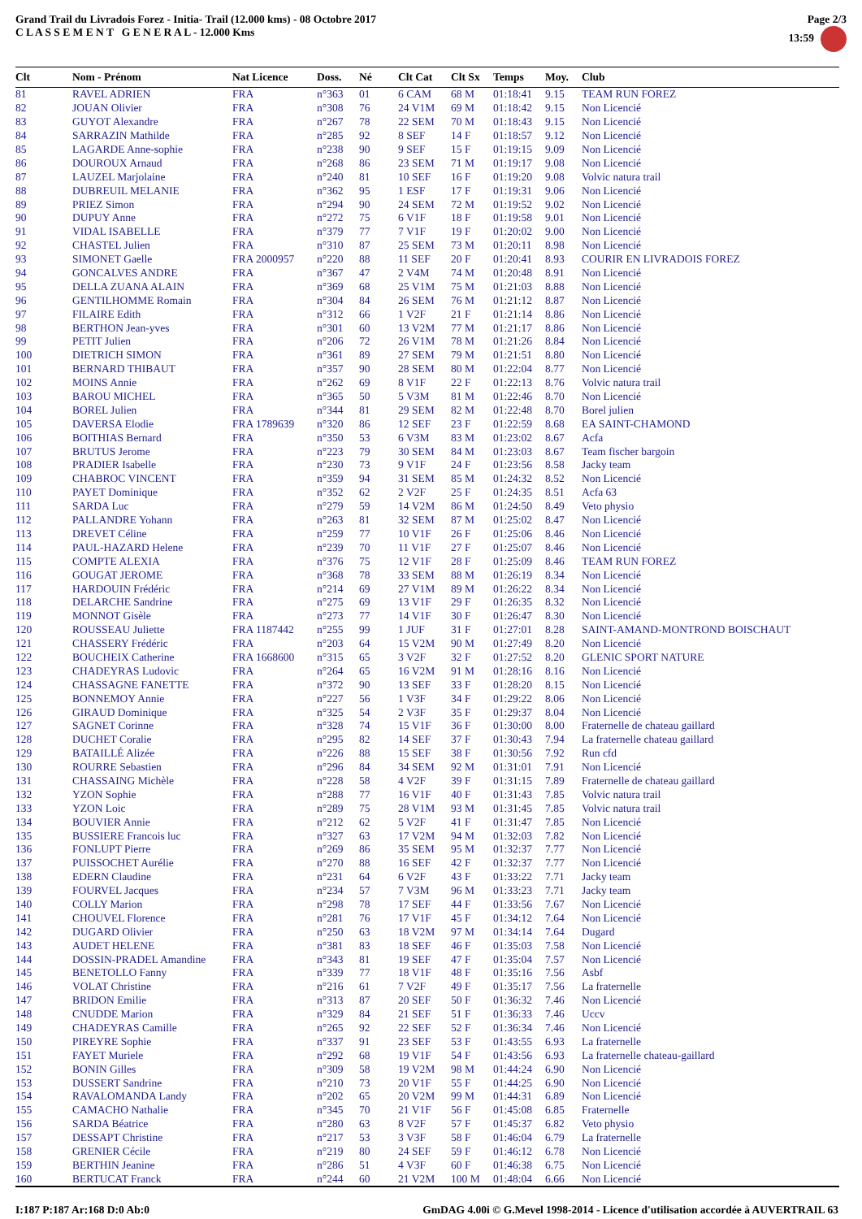Grand Trail du Livradois Forez - Initia- Trail (12.000 kms) - 08 Octobre 2017
C L A S S E M E N T G E N E R A L - 12.000 Kms
Page 2/3
13:59
| Clt | Nom - Prénom | Nat Licence | Doss. | Né | Clt Cat | Clt Sx | Temps | Moy. | Club |
| --- | --- | --- | --- | --- | --- | --- | --- | --- | --- |
| 81 | RAVEL ADRIEN | FRA | n°363 | 01 | 6 CAM | 68 M | 01:18:41 | 9.15 | TEAM RUN FOREZ |
| 82 | JOUAN Olivier | FRA | n°308 | 76 | 24 V1M | 69 M | 01:18:42 | 9.15 | Non Licencié |
| 83 | GUYOT Alexandre | FRA | n°267 | 78 | 22 SEM | 70 M | 01:18:43 | 9.15 | Non Licencié |
| 84 | SARRAZIN Mathilde | FRA | n°285 | 92 | 8 SEF | 14 F | 01:18:57 | 9.12 | Non Licencié |
| 85 | LAGARDE Anne-sophie | FRA | n°238 | 90 | 9 SEF | 15 F | 01:19:15 | 9.09 | Non Licencié |
| 86 | DOUROUX Arnaud | FRA | n°268 | 86 | 23 SEM | 71 M | 01:19:17 | 9.08 | Non Licencié |
| 87 | LAUZEL Marjolaine | FRA | n°240 | 81 | 10 SEF | 16 F | 01:19:20 | 9.08 | Volvic natura trail |
| 88 | DUBREUIL MELANIE | FRA | n°362 | 95 | 1 ESF | 17 F | 01:19:31 | 9.06 | Non Licencié |
| 89 | PRIEZ Simon | FRA | n°294 | 90 | 24 SEM | 72 M | 01:19:52 | 9.02 | Non Licencié |
| 90 | DUPUY Anne | FRA | n°272 | 75 | 6 V1F | 18 F | 01:19:58 | 9.01 | Non Licencié |
| 91 | VIDAL ISABELLE | FRA | n°379 | 77 | 7 V1F | 19 F | 01:20:02 | 9.00 | Non Licencié |
| 92 | CHASTEL Julien | FRA | n°310 | 87 | 25 SEM | 73 M | 01:20:11 | 8.98 | Non Licencié |
| 93 | SIMONET Gaelle | FRA 2000957 | n°220 | 88 | 11 SEF | 20 F | 01:20:41 | 8.93 | COURIR EN LIVRADOIS FOREZ |
| 94 | GONCALVES ANDRE | FRA | n°367 | 47 | 2 V4M | 74 M | 01:20:48 | 8.91 | Non Licencié |
| 95 | DELLA ZUANA ALAIN | FRA | n°369 | 68 | 25 V1M | 75 M | 01:21:03 | 8.88 | Non Licencié |
| 96 | GENTILHOMME Romain | FRA | n°304 | 84 | 26 SEM | 76 M | 01:21:12 | 8.87 | Non Licencié |
| 97 | FILAIRE Edith | FRA | n°312 | 66 | 1 V2F | 21 F | 01:21:14 | 8.86 | Non Licencié |
| 98 | BERTHON Jean-yves | FRA | n°301 | 60 | 13 V2M | 77 M | 01:21:17 | 8.86 | Non Licencié |
| 99 | PETIT Julien | FRA | n°206 | 72 | 26 V1M | 78 M | 01:21:26 | 8.84 | Non Licencié |
| 100 | DIETRICH SIMON | FRA | n°361 | 89 | 27 SEM | 79 M | 01:21:51 | 8.80 | Non Licencié |
| 101 | BERNARD THIBAUT | FRA | n°357 | 90 | 28 SEM | 80 M | 01:22:04 | 8.77 | Non Licencié |
| 102 | MOINS Annie | FRA | n°262 | 69 | 8 V1F | 22 F | 01:22:13 | 8.76 | Volvic natura trail |
| 103 | BAROU MICHEL | FRA | n°365 | 50 | 5 V3M | 81 M | 01:22:46 | 8.70 | Non Licencié |
| 104 | BOREL Julien | FRA | n°344 | 81 | 29 SEM | 82 M | 01:22:48 | 8.70 | Borel julien |
| 105 | DAVERSA Elodie | FRA 1789639 | n°320 | 86 | 12 SEF | 23 F | 01:22:59 | 8.68 | EA SAINT-CHAMOND |
| 106 | BOITHIAS Bernard | FRA | n°350 | 53 | 6 V3M | 83 M | 01:23:02 | 8.67 | Acfa |
| 107 | BRUTUS Jerome | FRA | n°223 | 79 | 30 SEM | 84 M | 01:23:03 | 8.67 | Team fischer bargoin |
| 108 | PRADIER Isabelle | FRA | n°230 | 73 | 9 V1F | 24 F | 01:23:56 | 8.58 | Jacky team |
| 109 | CHABROC VINCENT | FRA | n°359 | 94 | 31 SEM | 85 M | 01:24:32 | 8.52 | Non Licencié |
| 110 | PAYET Dominique | FRA | n°352 | 62 | 2 V2F | 25 F | 01:24:35 | 8.51 | Acfa 63 |
| 111 | SARDA Luc | FRA | n°279 | 59 | 14 V2M | 86 M | 01:24:50 | 8.49 | Veto physio |
| 112 | PALLANDRE Yohann | FRA | n°263 | 81 | 32 SEM | 87 M | 01:25:02 | 8.47 | Non Licencié |
| 113 | DREVET Céline | FRA | n°259 | 77 | 10 V1F | 26 F | 01:25:06 | 8.46 | Non Licencié |
| 114 | PAUL-HAZARD Helene | FRA | n°239 | 70 | 11 V1F | 27 F | 01:25:07 | 8.46 | Non Licencié |
| 115 | COMPTE ALEXIA | FRA | n°376 | 75 | 12 V1F | 28 F | 01:25:09 | 8.46 | TEAM RUN FOREZ |
| 116 | GOUGAT JEROME | FRA | n°368 | 78 | 33 SEM | 88 M | 01:26:19 | 8.34 | Non Licencié |
| 117 | HARDOUIN Frédéric | FRA | n°214 | 69 | 27 V1M | 89 M | 01:26:22 | 8.34 | Non Licencié |
| 118 | DELARCHE Sandrine | FRA | n°275 | 69 | 13 V1F | 29 F | 01:26:35 | 8.32 | Non Licencié |
| 119 | MONNOT Gisèle | FRA | n°273 | 77 | 14 V1F | 30 F | 01:26:47 | 8.30 | Non Licencié |
| 120 | ROUSSEAU Juliette | FRA 1187442 | n°255 | 99 | 1 JUF | 31 F | 01:27:01 | 8.28 | SAINT-AMAND-MONTROND BOISCHAUT |
| 121 | CHASSERY Frédéric | FRA | n°203 | 64 | 15 V2M | 90 M | 01:27:49 | 8.20 | Non Licencié |
| 122 | BOUCHEIX Catherine | FRA 1668600 | n°315 | 65 | 3 V2F | 32 F | 01:27:52 | 8.20 | GLENIC SPORT NATURE |
| 123 | CHADEYRAS Ludovic | FRA | n°264 | 65 | 16 V2M | 91 M | 01:28:16 | 8.16 | Non Licencié |
| 124 | CHASSAGNE FANETTE | FRA | n°372 | 90 | 13 SEF | 33 F | 01:28:20 | 8.15 | Non Licencié |
| 125 | BONNEMOY Annie | FRA | n°227 | 56 | 1 V3F | 34 F | 01:29:22 | 8.06 | Non Licencié |
| 126 | GIRAUD Dominique | FRA | n°325 | 54 | 2 V3F | 35 F | 01:29:37 | 8.04 | Non Licencié |
| 127 | SAGNET Corinne | FRA | n°328 | 74 | 15 V1F | 36 F | 01:30:00 | 8.00 | Fraternelle de chateau gaillard |
| 128 | DUCHET Coralie | FRA | n°295 | 82 | 14 SEF | 37 F | 01:30:43 | 7.94 | La fraternelle chateau gaillard |
| 129 | BATAILLÉ Alizée | FRA | n°226 | 88 | 15 SEF | 38 F | 01:30:56 | 7.92 | Run cfd |
| 130 | ROURRE Sebastien | FRA | n°296 | 84 | 34 SEM | 92 M | 01:31:01 | 7.91 | Non Licencié |
| 131 | CHASSAING Michèle | FRA | n°228 | 58 | 4 V2F | 39 F | 01:31:15 | 7.89 | Fraternelle de chateau gaillard |
| 132 | YZON Sophie | FRA | n°288 | 77 | 16 V1F | 40 F | 01:31:43 | 7.85 | Volvic natura trail |
| 133 | YZON Loic | FRA | n°289 | 75 | 28 V1M | 93 M | 01:31:45 | 7.85 | Volvic natura trail |
| 134 | BOUVIER Annie | FRA | n°212 | 62 | 5 V2F | 41 F | 01:31:47 | 7.85 | Non Licencié |
| 135 | BUSSIERE Francois luc | FRA | n°327 | 63 | 17 V2M | 94 M | 01:32:03 | 7.82 | Non Licencié |
| 136 | FONLUPT Pierre | FRA | n°269 | 86 | 35 SEM | 95 M | 01:32:37 | 7.77 | Non Licencié |
| 137 | PUISSOCHET Aurélie | FRA | n°270 | 88 | 16 SEF | 42 F | 01:32:37 | 7.77 | Non Licencié |
| 138 | EDERN Claudine | FRA | n°231 | 64 | 6 V2F | 43 F | 01:33:22 | 7.71 | Jacky team |
| 139 | FOURVEL Jacques | FRA | n°234 | 57 | 7 V3M | 96 M | 01:33:23 | 7.71 | Jacky team |
| 140 | COLLY Marion | FRA | n°298 | 78 | 17 SEF | 44 F | 01:33:56 | 7.67 | Non Licencié |
| 141 | CHOUVEL Florence | FRA | n°281 | 76 | 17 V1F | 45 F | 01:34:12 | 7.64 | Non Licencié |
| 142 | DUGARD Olivier | FRA | n°250 | 63 | 18 V2M | 97 M | 01:34:14 | 7.64 | Dugard |
| 143 | AUDET HELENE | FRA | n°381 | 83 | 18 SEF | 46 F | 01:35:03 | 7.58 | Non Licencié |
| 144 | DOSSIN-PRADEL Amandine | FRA | n°343 | 81 | 19 SEF | 47 F | 01:35:04 | 7.57 | Non Licencié |
| 145 | BENETOLLO Fanny | FRA | n°339 | 77 | 18 V1F | 48 F | 01:35:16 | 7.56 | Asbf |
| 146 | VOLAT Christine | FRA | n°216 | 61 | 7 V2F | 49 F | 01:35:17 | 7.56 | La fraternelle |
| 147 | BRIDON Emilie | FRA | n°313 | 87 | 20 SEF | 50 F | 01:36:32 | 7.46 | Non Licencié |
| 148 | CNUDDE Marion | FRA | n°329 | 84 | 21 SEF | 51 F | 01:36:33 | 7.46 | Uccv |
| 149 | CHADEYRAS Camille | FRA | n°265 | 92 | 22 SEF | 52 F | 01:36:34 | 7.46 | Non Licencié |
| 150 | PIREYRE Sophie | FRA | n°337 | 91 | 23 SEF | 53 F | 01:43:55 | 6.93 | La fraternelle |
| 151 | FAYET Muriele | FRA | n°292 | 68 | 19 V1F | 54 F | 01:43:56 | 6.93 | La fraternelle chateau-gaillard |
| 152 | BONIN Gilles | FRA | n°309 | 58 | 19 V2M | 98 M | 01:44:24 | 6.90 | Non Licencié |
| 153 | DUSSERT Sandrine | FRA | n°210 | 73 | 20 V1F | 55 F | 01:44:25 | 6.90 | Non Licencié |
| 154 | RAVALOMANDA Landy | FRA | n°202 | 65 | 20 V2M | 99 M | 01:44:31 | 6.89 | Non Licencié |
| 155 | CAMACHO Nathalie | FRA | n°345 | 70 | 21 V1F | 56 F | 01:45:08 | 6.85 | Fraternelle |
| 156 | SARDA Béatrice | FRA | n°280 | 63 | 8 V2F | 57 F | 01:45:37 | 6.82 | Veto physio |
| 157 | DESSAPT Christine | FRA | n°217 | 53 | 3 V3F | 58 F | 01:46:04 | 6.79 | La fraternelle |
| 158 | GRENIER Cécile | FRA | n°219 | 80 | 24 SEF | 59 F | 01:46:12 | 6.78 | Non Licencié |
| 159 | BERTHIN Jeanine | FRA | n°286 | 51 | 4 V3F | 60 F | 01:46:38 | 6.75 | Non Licencié |
| 160 | BERTUCAT Franck | FRA | n°244 | 60 | 21 V2M | 100 M | 01:48:04 | 6.66 | Non Licencié |
I:187 P:187 Ar:168 D:0 Ab:0 GmDAG 4.00i © G.Mevel 1998-2014 - Licence d'utilisation accordée à AUVERTRAIL 63